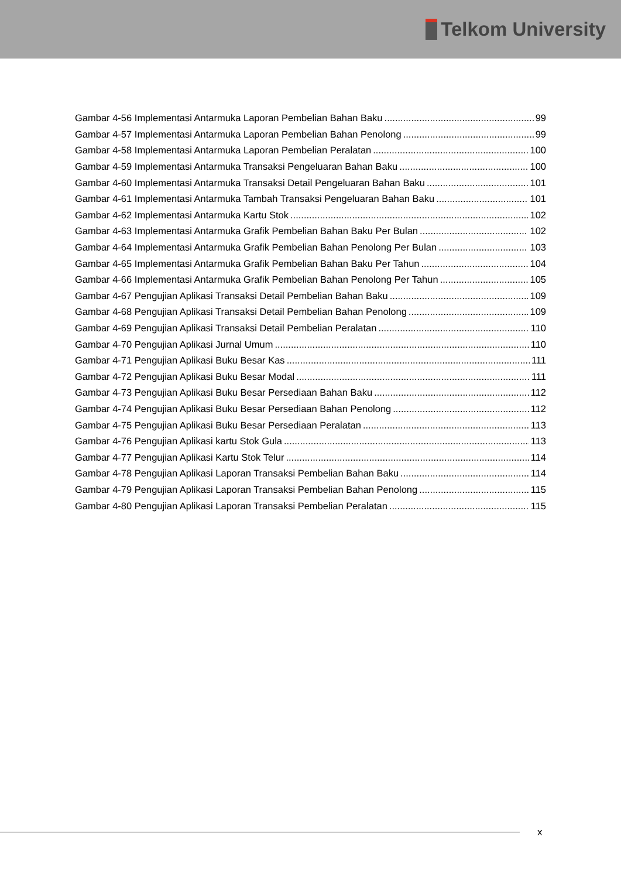Telkom University
Gambar 4-56 Implementasi Antarmuka Laporan Pembelian Bahan Baku 99
Gambar 4-57 Implementasi Antarmuka Laporan Pembelian Bahan Penolong 99
Gambar 4-58 Implementasi Antarmuka Laporan Pembelian Peralatan 100
Gambar 4-59 Implementasi Antarmuka Transaksi Pengeluaran Bahan Baku 100
Gambar 4-60 Implementasi Antarmuka Transaksi Detail Pengeluaran Bahan Baku 101
Gambar 4-61 Implementasi Antarmuka Tambah Transaksi Pengeluaran Bahan Baku 101
Gambar 4-62 Implementasi Antarmuka Kartu Stok 102
Gambar 4-63 Implementasi Antarmuka Grafik Pembelian Bahan Baku Per Bulan 102
Gambar 4-64 Implementasi Antarmuka Grafik Pembelian Bahan Penolong Per Bulan 103
Gambar 4-65 Implementasi Antarmuka Grafik Pembelian Bahan Baku Per Tahun 104
Gambar 4-66 Implementasi Antarmuka Grafik Pembelian Bahan Penolong Per Tahun 105
Gambar 4-67 Pengujian Aplikasi Transaksi Detail Pembelian Bahan Baku 109
Gambar 4-68 Pengujian Aplikasi Transaksi Detail Pembelian Bahan Penolong 109
Gambar 4-69 Pengujian Aplikasi Transaksi Detail Pembelian Peralatan 110
Gambar 4-70 Pengujian Aplikasi Jurnal Umum 110
Gambar 4-71 Pengujian Aplikasi Buku Besar Kas 111
Gambar 4-72 Pengujian Aplikasi Buku Besar Modal 111
Gambar 4-73 Pengujian Aplikasi Buku Besar Persediaan Bahan Baku 112
Gambar 4-74 Pengujian Aplikasi Buku Besar Persediaan Bahan Penolong 112
Gambar 4-75 Pengujian Aplikasi Buku Besar Persediaan Peralatan 113
Gambar 4-76 Pengujian Aplikasi kartu Stok Gula 113
Gambar 4-77 Pengujian Aplikasi Kartu Stok Telur 114
Gambar 4-78 Pengujian Aplikasi Laporan Transaksi Pembelian Bahan Baku 114
Gambar 4-79 Pengujian Aplikasi Laporan Transaksi Pembelian Bahan Penolong 115
Gambar 4-80 Pengujian Aplikasi Laporan Transaksi Pembelian Peralatan 115
x